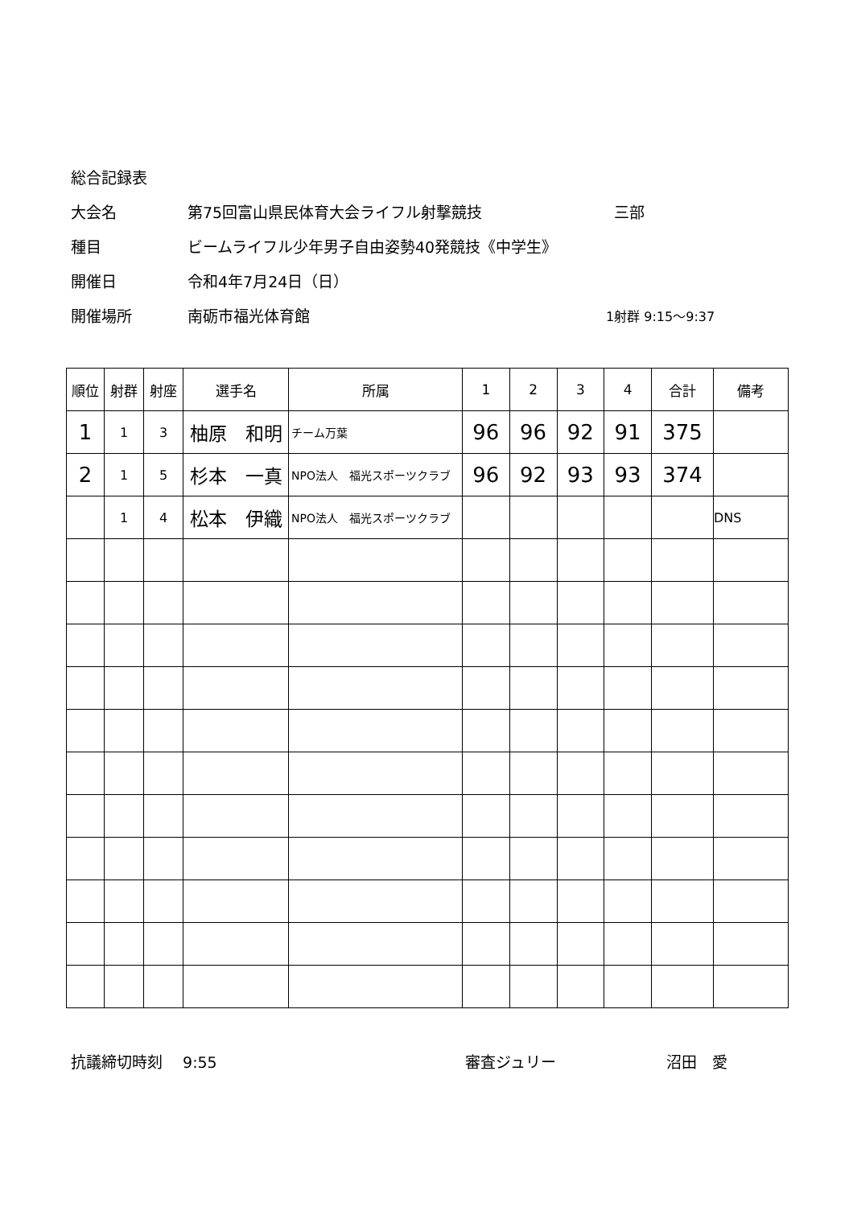総合記録表
大会名 第75回富山県民体育大会ライフル射撃競技 三部
種目 ビームライフル少年男子自由姿勢40発競技《中学生》
開催日 令和4年7月24日（日）
開催場所 南砺市福光体育館 1射群 9:15～9:37
| 順位 | 射群 | 射座 | 選手名 | 所属 | 1 | 2 | 3 | 4 | 合計 | 備考 |
| --- | --- | --- | --- | --- | --- | --- | --- | --- | --- | --- |
| 1 | 1 | 3 | 柚原 和明 | チーム万葉 | 96 | 96 | 92 | 91 | 375 | |
| 2 | 1 | 5 | 杉本 一真 | NPO法人 福光スポーツクラブ | 96 | 92 | 93 | 93 | 374 | |
| | 1 | 4 | 松本 伊織 | NPO法人 福光スポーツクラブ | | | | | | DNS |
抗議締切時刻　 9:55 審査ジュリー 沼田　愛